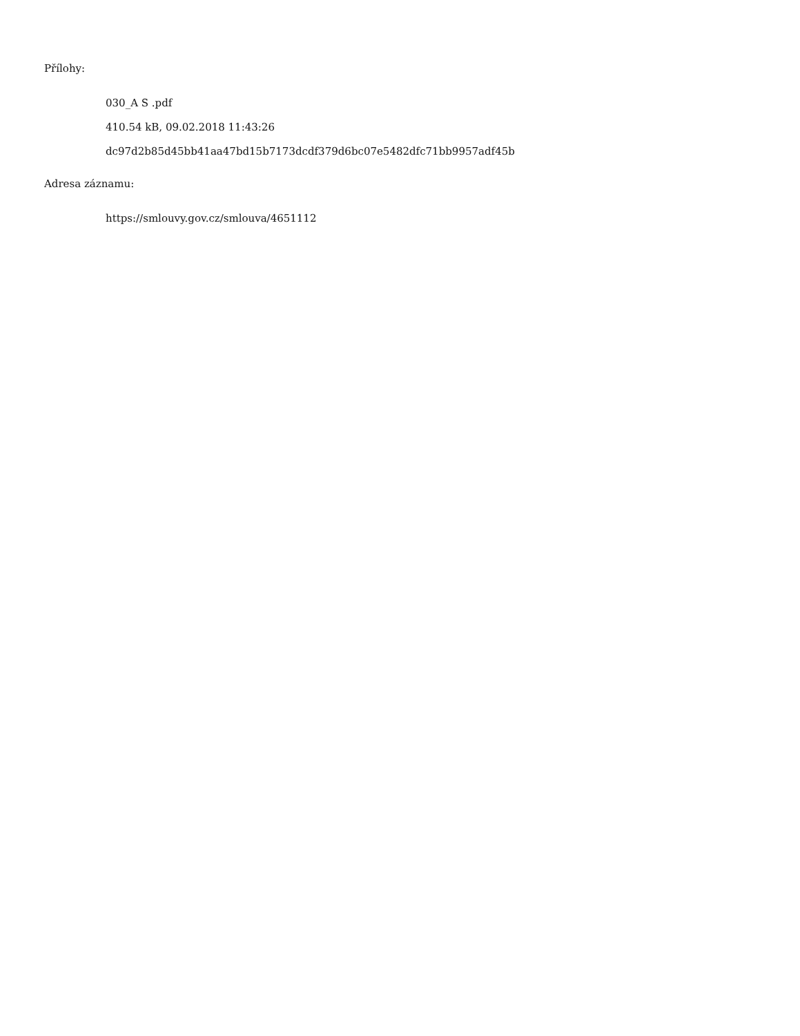Přílohy:
030_A S .pdf
410.54 kB, 09.02.2018 11:43:26
dc97d2b85d45bb41aa47bd15b7173dcdf379d6bc07e5482dfc71bb9957adf45b
Adresa záznamu:
https://smlouvy.gov.cz/smlouva/4651112